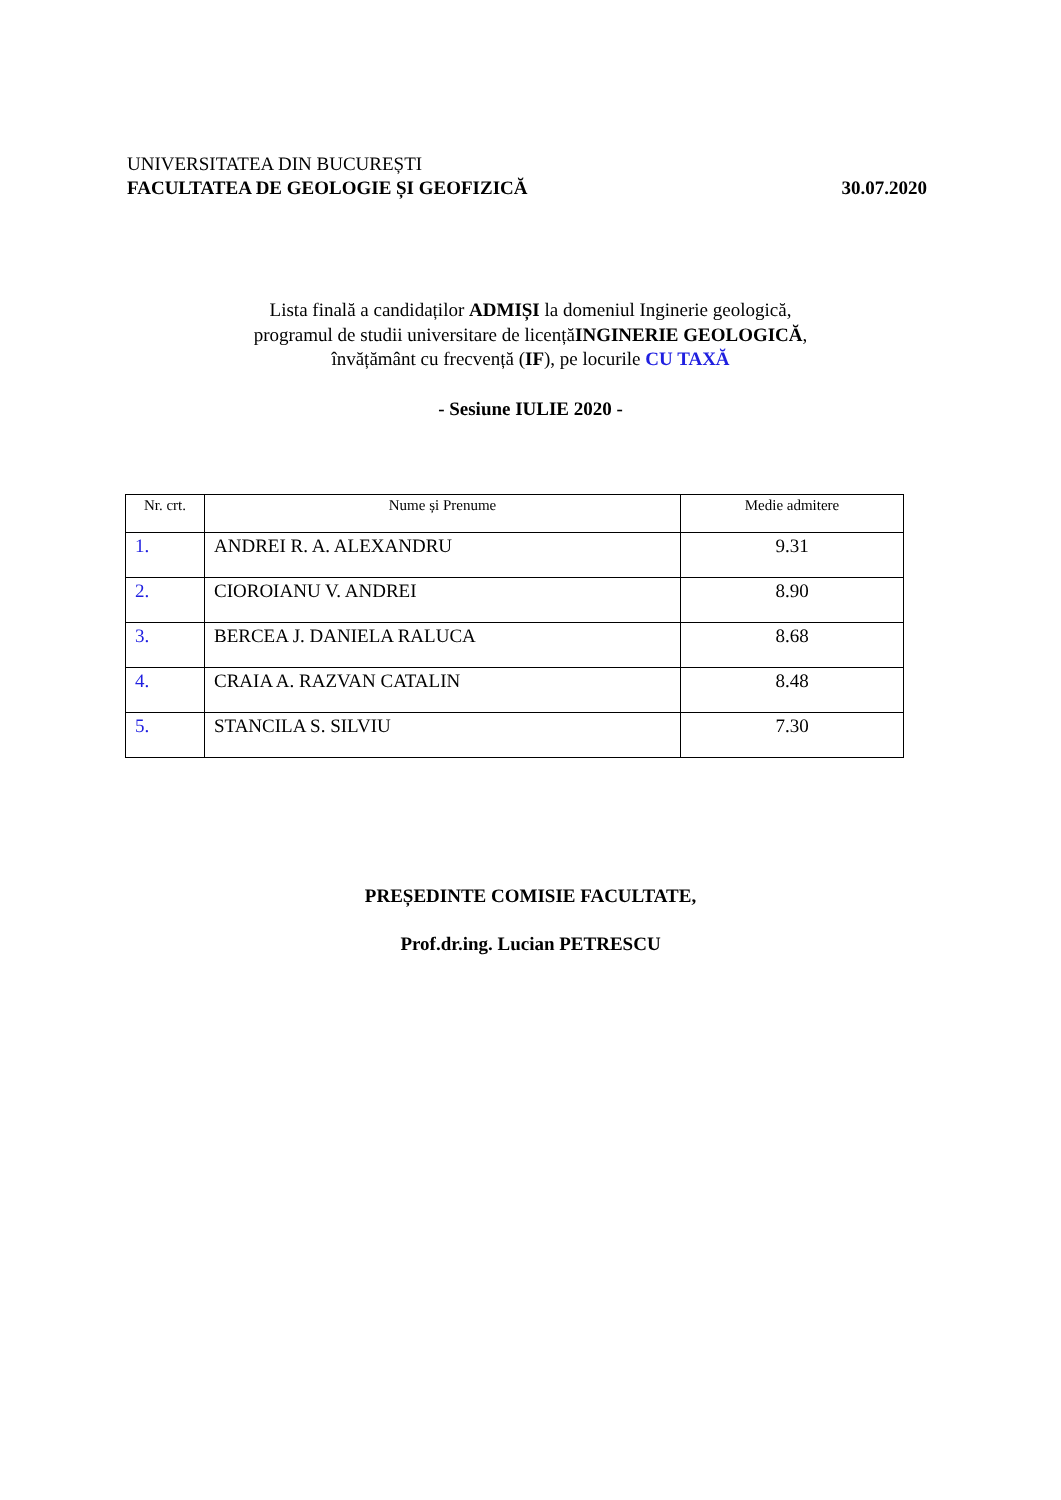UNIVERSITATEA DIN BUCUREȘTI
FACULTATEA DE GEOLOGIE ȘI GEOFIZICĂ 30.07.2020
Lista finală a candidaților ADMIȘI la domeniul Inginerie geologică,
programul de studii universitare de licențăINGINERIE GEOLOGICĂ,
învățământ cu frecvență (IF), pe locurile CU TAXĂ
- Sesiune IULIE 2020 -
| Nr. crt. | Nume și Prenume | Medie admitere |
| --- | --- | --- |
| 1. | ANDREI R. A. ALEXANDRU | 9.31 |
| 2. | CIOROIANU V. ANDREI | 8.90 |
| 3. | BERCEA J. DANIELA RALUCA | 8.68 |
| 4. | CRAIA A. RAZVAN CATALIN | 8.48 |
| 5. | STANCILA S. SILVIU | 7.30 |
PREȘEDINTE COMISIE FACULTATE,
Prof.dr.ing. Lucian PETRESCU